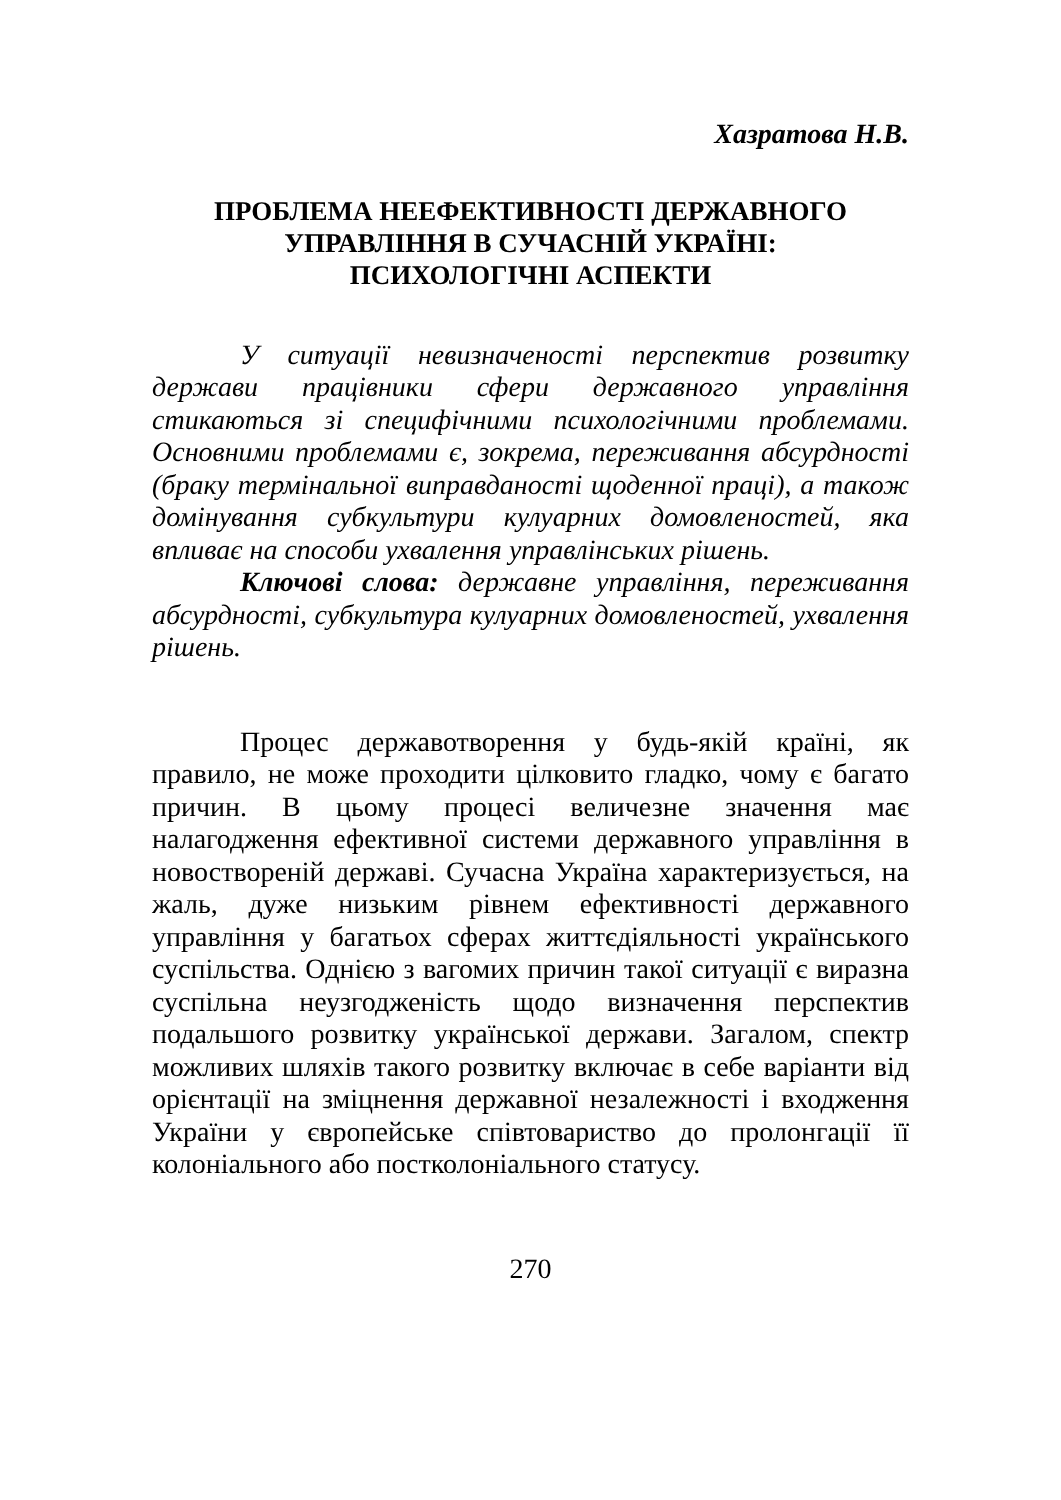Хазратова Н.В.
ПРОБЛЕМА НЕЕФЕКТИВНОСТІ ДЕРЖАВНОГО УПРАВЛІННЯ В СУЧАСНІЙ УКРАЇНІ: ПСИХОЛОГІЧНІ АСПЕКТИ
У ситуації невизначеності перспектив розвитку держави працівники сфери державного управління стикаються зі специфічними психологічними проблемами. Основними проблемами є, зокрема, переживання абсурдності (браку термінальної виправданості щоденної праці), а також домінування субкультури кулуарних домовленостей, яка впливає на способи ухвалення управлінських рішень.
Ключові слова: державне управління, переживання абсурдності, субкультура кулуарних домовленостей, ухвалення рішень.
Процес державотворення у будь-якій країні, як правило, не може проходити цілковито гладко, чому є багато причин. В цьому процесі величезне значення має налагодження ефективної системи державного управління в новоствореній державі. Сучасна Україна характеризується, на жаль, дуже низьким рівнем ефективності державного управління у багатьох сферах життєдіяльності українського суспільства. Однією з вагомих причин такої ситуації є виразна суспільна неузгодженість щодо визначення перспектив подальшого розвитку української держави. Загалом, спектр можливих шляхів такого розвитку включає в себе варіанти від орієнтації на зміцнення державної незалежності і входження України у європейське співтовариство до пролонгації її колоніального або постколоніального статусу.
270